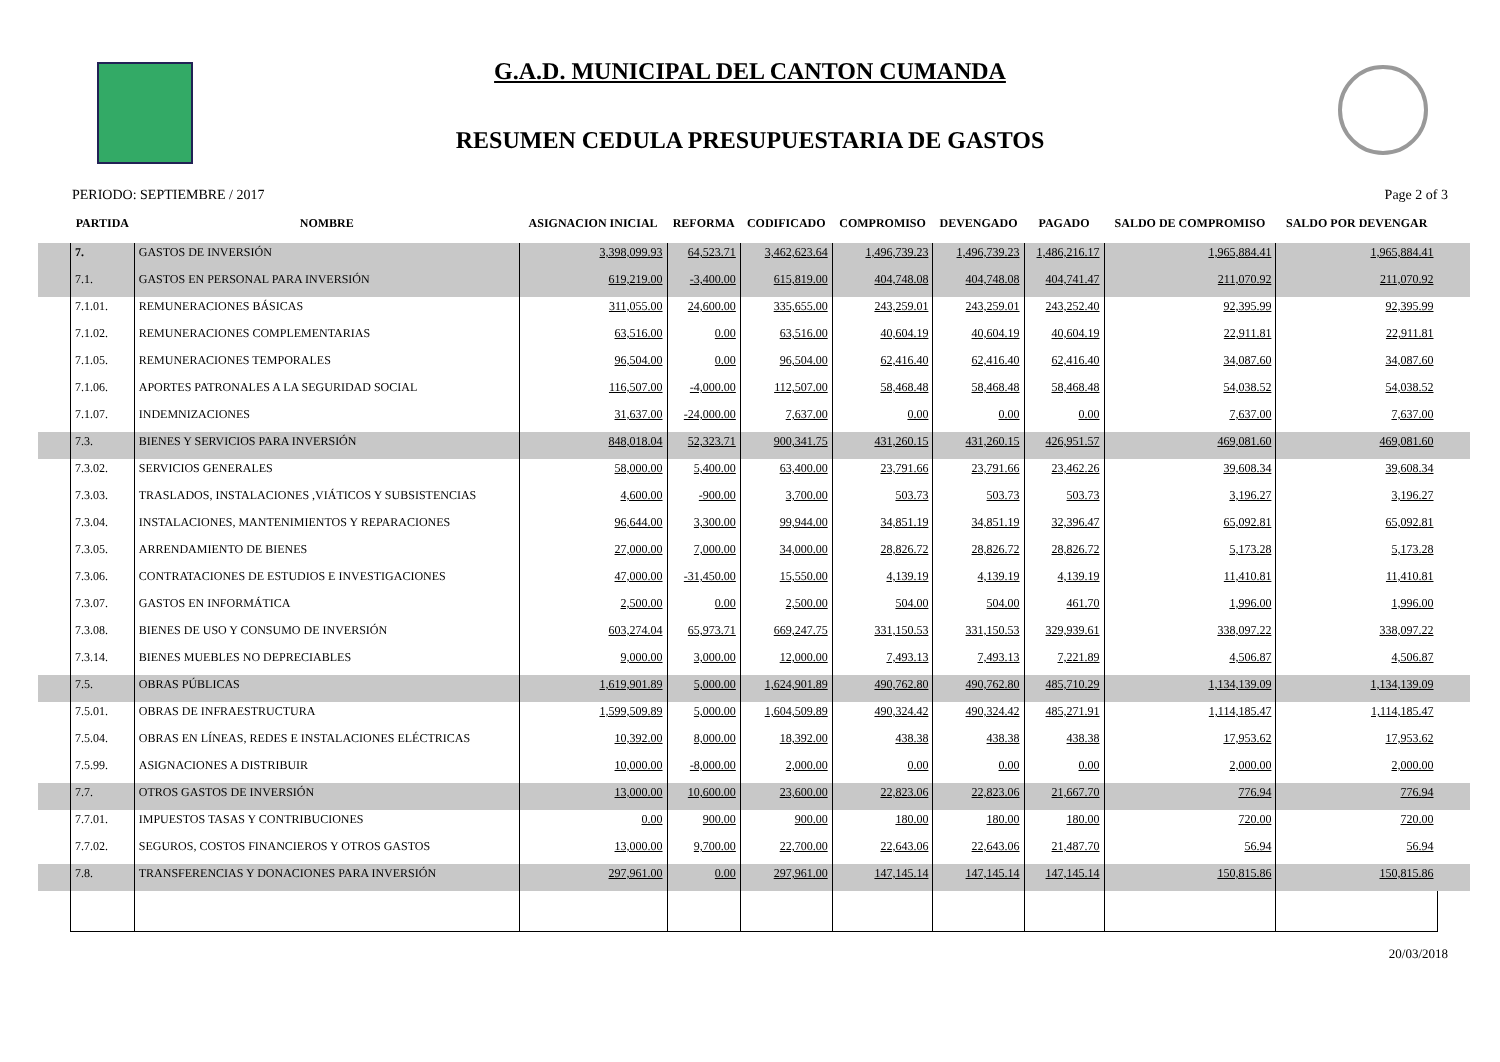G.A.D. MUNICIPAL DEL CANTON CUMANDA
RESUMEN CEDULA PRESUPUESTARIA DE GASTOS
PERIODO: SEPTIEMBRE / 2017 Page 2 of 3
| | PARTIDA | NOMBRE | ASIGNACION INICIAL | REFORMA | CODIFICADO | COMPROMISO | DEVENGADO | PAGADO | SALDO DE COMPROMISO | SALDO POR DEVENGAR | |
| --- | --- | --- | --- | --- | --- | --- | --- | --- | --- | --- | --- |
| | 7. | GASTOS DE INVERSIÓN | 3,398,099.93 | 64,523.71 | 3,462,623.64 | 1,496,739.23 | 1,496,739.23 | 1,486,216.17 | 1,965,884.41 | 1,965,884.41 | |
| | 7.1. | GASTOS EN PERSONAL PARA INVERSIÓN | 619,219.00 | -3,400.00 | 615,819.00 | 404,748.08 | 404,748.08 | 404,741.47 | 211,070.92 | 211,070.92 | |
| | 7.1.01. | REMUNERACIONES BÁSICAS | 311,055.00 | 24,600.00 | 335,655.00 | 243,259.01 | 243,259.01 | 243,252.40 | 92,395.99 | 92,395.99 | |
| | 7.1.02. | REMUNERACIONES COMPLEMENTARIAS | 63,516.00 | 0.00 | 63,516.00 | 40,604.19 | 40,604.19 | 40,604.19 | 22,911.81 | 22,911.81 | |
| | 7.1.05. | REMUNERACIONES TEMPORALES | 96,504.00 | 0.00 | 96,504.00 | 62,416.40 | 62,416.40 | 62,416.40 | 34,087.60 | 34,087.60 | |
| | 7.1.06. | APORTES PATRONALES A LA SEGURIDAD SOCIAL | 116,507.00 | -4,000.00 | 112,507.00 | 58,468.48 | 58,468.48 | 58,468.48 | 54,038.52 | 54,038.52 | |
| | 7.1.07. | INDEMNIZACIONES | 31,637.00 | -24,000.00 | 7,637.00 | 0.00 | 0.00 | 0.00 | 7,637.00 | 7,637.00 | |
| | 7.3. | BIENES Y SERVICIOS PARA INVERSIÓN | 848,018.04 | 52,323.71 | 900,341.75 | 431,260.15 | 431,260.15 | 426,951.57 | 469,081.60 | 469,081.60 | |
| | 7.3.02. | SERVICIOS GENERALES | 58,000.00 | 5,400.00 | 63,400.00 | 23,791.66 | 23,791.66 | 23,462.26 | 39,608.34 | 39,608.34 | |
| | 7.3.03. | TRASLADOS, INSTALACIONES ,VIÁTICOS Y SUBSISTENCIAS | 4,600.00 | -900.00 | 3,700.00 | 503.73 | 503.73 | 503.73 | 3,196.27 | 3,196.27 | |
| | 7.3.04. | INSTALACIONES, MANTENIMIENTOS Y REPARACIONES | 96,644.00 | 3,300.00 | 99,944.00 | 34,851.19 | 34,851.19 | 32,396.47 | 65,092.81 | 65,092.81 | |
| | 7.3.05. | ARRENDAMIENTO DE BIENES | 27,000.00 | 7,000.00 | 34,000.00 | 28,826.72 | 28,826.72 | 28,826.72 | 5,173.28 | 5,173.28 | |
| | 7.3.06. | CONTRATACIONES DE ESTUDIOS E INVESTIGACIONES | 47,000.00 | -31,450.00 | 15,550.00 | 4,139.19 | 4,139.19 | 4,139.19 | 11,410.81 | 11,410.81 | |
| | 7.3.07. | GASTOS EN INFORMÁTICA | 2,500.00 | 0.00 | 2,500.00 | 504.00 | 504.00 | 461.70 | 1,996.00 | 1,996.00 | |
| | 7.3.08. | BIENES DE USO Y CONSUMO DE INVERSIÓN | 603,274.04 | 65,973.71 | 669,247.75 | 331,150.53 | 331,150.53 | 329,939.61 | 338,097.22 | 338,097.22 | |
| | 7.3.14. | BIENES MUEBLES NO DEPRECIABLES | 9,000.00 | 3,000.00 | 12,000.00 | 7,493.13 | 7,493.13 | 7,221.89 | 4,506.87 | 4,506.87 | |
| | 7.5. | OBRAS PÚBLICAS | 1,619,901.89 | 5,000.00 | 1,624,901.89 | 490,762.80 | 490,762.80 | 485,710.29 | 1,134,139.09 | 1,134,139.09 | |
| | 7.5.01. | OBRAS DE INFRAESTRUCTURA | 1,599,509.89 | 5,000.00 | 1,604,509.89 | 490,324.42 | 490,324.42 | 485,271.91 | 1,114,185.47 | 1,114,185.47 | |
| | 7.5.04. | OBRAS EN LÍNEAS, REDES E INSTALACIONES ELÉCTRICAS | 10,392.00 | 8,000.00 | 18,392.00 | 438.38 | 438.38 | 438.38 | 17,953.62 | 17,953.62 | |
| | 7.5.99. | ASIGNACIONES A DISTRIBUIR | 10,000.00 | -8,000.00 | 2,000.00 | 0.00 | 0.00 | 0.00 | 2,000.00 | 2,000.00 | |
| | 7.7. | OTROS GASTOS DE INVERSIÓN | 13,000.00 | 10,600.00 | 23,600.00 | 22,823.06 | 22,823.06 | 21,667.70 | 776.94 | 776.94 | |
| | 7.7.01. | IMPUESTOS TASAS Y CONTRIBUCIONES | 0.00 | 900.00 | 900.00 | 180.00 | 180.00 | 180.00 | 720.00 | 720.00 | |
| | 7.7.02. | SEGUROS, COSTOS FINANCIEROS Y OTROS GASTOS | 13,000.00 | 9,700.00 | 22,700.00 | 22,643.06 | 22,643.06 | 21,487.70 | 56.94 | 56.94 | |
| | 7.8. | TRANSFERENCIAS Y DONACIONES PARA INVERSIÓN | 297,961.00 | 0.00 | 297,961.00 | 147,145.14 | 147,145.14 | 147,145.14 | 150,815.86 | 150,815.86 | |
20/03/2018